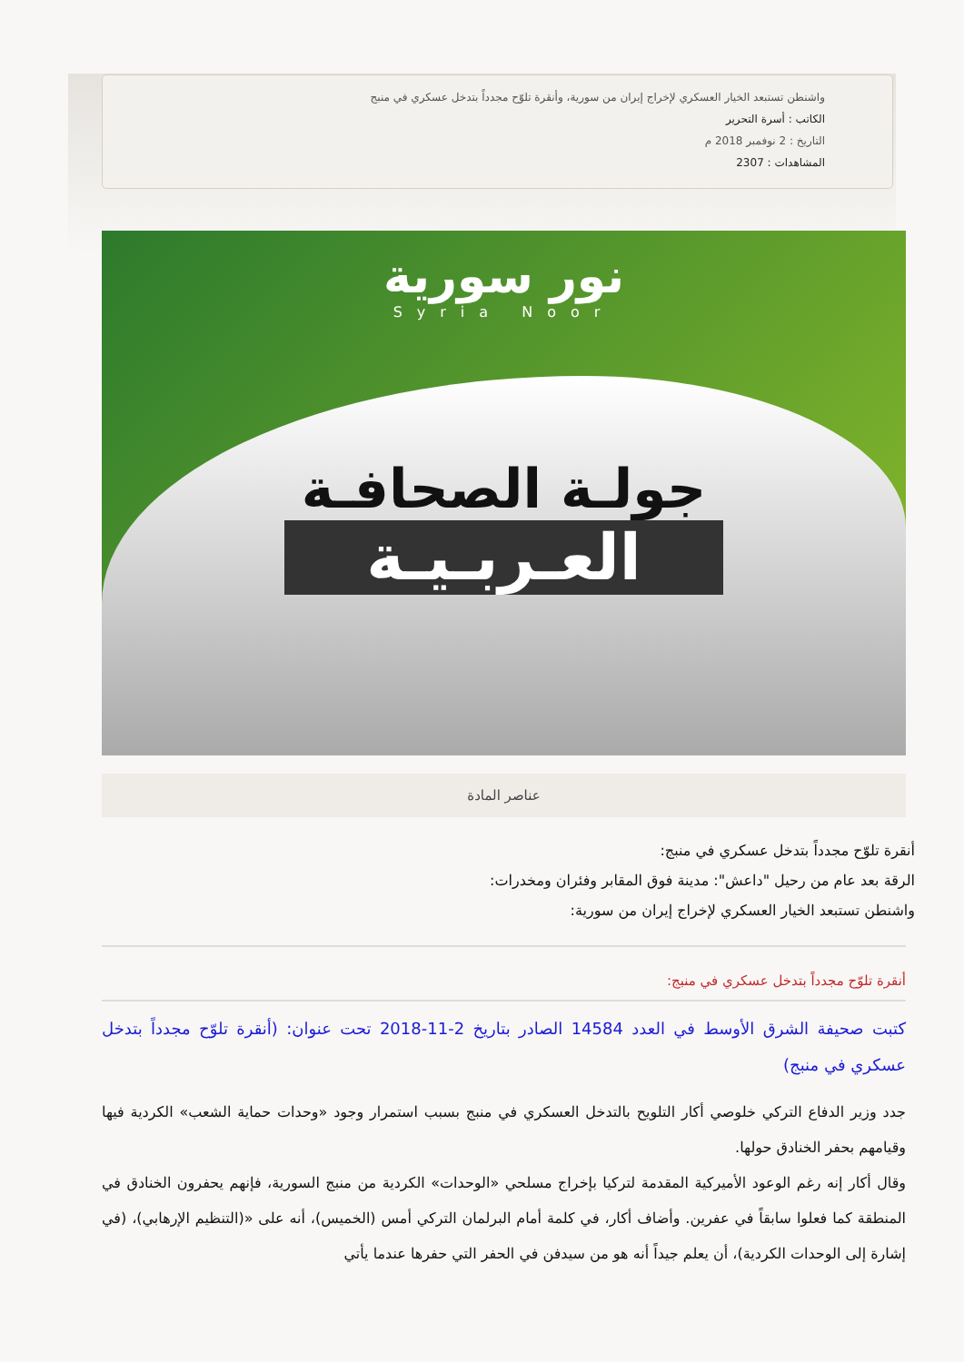واشنطن تستبعد الخيار العسكري لإخراج إيران من سورية، وأنقرة تلوّح مجدداً بتدخل عسكري في منبج
الكاتب : أسرة التحرير
التاريخ : 2 نوفمبر 2018 م
المشاهدات : 2307
نور سورية
Syria Noor
جولـة الصحافـة
العـربـيـة
عناصر المادة
أنقرة تلوّح مجدداً بتدخل عسكري في منبج:
الرقة بعد عام من رحيل "داعش": مدينة فوق المقابر وفئران ومخدرات:
واشنطن تستبعد الخيار العسكري لإخراج إيران من سورية:
أنقرة تلوّح مجدداً بتدخل عسكري في منبج:
كتبت صحيفة الشرق الأوسط في العدد 14584 الصادر بتاريخ 2-11-2018 تحت عنوان: (أنقرة تلوّح مجدداً بتدخل عسكري في منبج)
جدد وزير الدفاع التركي خلوصي أكار التلويح بالتدخل العسكري في منبج بسبب استمرار وجود «وحدات حماية الشعب» الكردية فيها وقيامهم بحفر الخنادق حولها.
وقال أكار إنه رغم الوعود الأميركية المقدمة لتركيا بإخراج مسلحي «الوحدات» الكردية من منبج السورية، فإنهم يحفرون الخنادق في المنطقة كما فعلوا سابقاً في عفرين. وأضاف أكار، في كلمة أمام البرلمان التركي أمس (الخميس)، أنه على «(التنظيم الإرهابي)، (في إشارة إلى الوحدات الكردية)، أن يعلم جيداً أنه هو من سيدفن في الحفر التي حفرها عندما يأتي